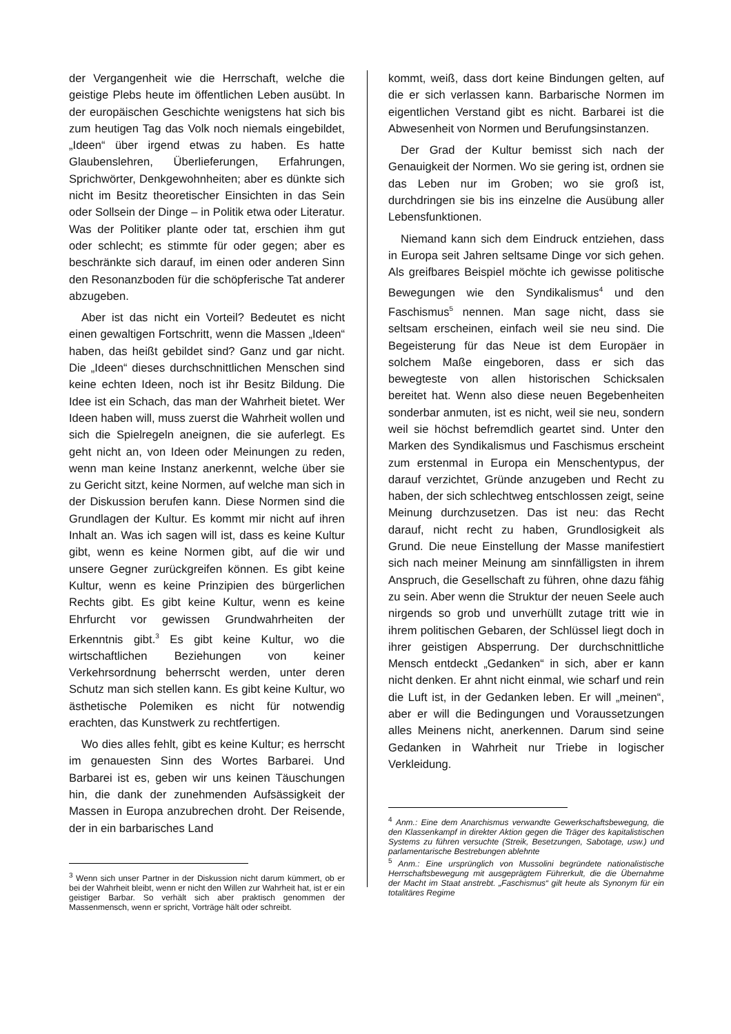der Vergangenheit wie die Herrschaft, welche die geistige Plebs heute im öffentlichen Leben ausübt. In der europäischen Geschichte wenigstens hat sich bis zum heutigen Tag das Volk noch niemals eingebildet, „Ideen“ über irgend etwas zu haben. Es hatte Glaubenslehren, Überlieferungen, Erfahrungen, Sprichwörter, Denkgewohnheiten; aber es dünkte sich nicht im Besitz theoretischer Einsichten in das Sein oder Sollsein der Dinge – in Politik etwa oder Literatur. Was der Politiker plante oder tat, erschien ihm gut oder schlecht; es stimmte für oder gegen; aber es beschränkte sich darauf, im einen oder anderen Sinn den Resonanzboden für die schöpferische Tat anderer abzugeben.
Aber ist das nicht ein Vorteil? Bedeutet es nicht einen gewaltigen Fortschritt, wenn die Massen „Ideen“ haben, das heißt gebildet sind? Ganz und gar nicht. Die „Ideen“ dieses durchschnittlichen Menschen sind keine echten Ideen, noch ist ihr Besitz Bildung. Die Idee ist ein Schach, das man der Wahrheit bietet. Wer Ideen haben will, muss zuerst die Wahrheit wollen und sich die Spielregeln aneignen, die sie auferlegt. Es geht nicht an, von Ideen oder Meinungen zu reden, wenn man keine Instanz anerkennt, welche über sie zu Gericht sitzt, keine Normen, auf welche man sich in der Diskussion berufen kann. Diese Normen sind die Grundlagen der Kultur. Es kommt mir nicht auf ihren Inhalt an. Was ich sagen will ist, dass es keine Kultur gibt, wenn es keine Normen gibt, auf die wir und unsere Gegner zurückgreifen können. Es gibt keine Kultur, wenn es keine Prinzipien des bürgerlichen Rechts gibt. Es gibt keine Kultur, wenn es keine Ehrfurcht vor gewissen Grundwahrheiten der Erkenntnis gibt.<sup>3</sup> Es gibt keine Kultur, wo die wirtschaftlichen Beziehungen von keiner Verkehrsordnung beherrscht werden, unter deren Schutz man sich stellen kann. Es gibt keine Kultur, wo ästhetische Polemiken es nicht für notwendig erachten, das Kunstwerk zu rechtfertigen.
Wo dies alles fehlt, gibt es keine Kultur; es herrscht im genauesten Sinn des Wortes Barbarei. Und Barbarei ist es, geben wir uns keinen Täuschungen hin, die dank der zunehmenden Aufsässigkeit der Massen in Europa anzubrechen droht. Der Reisende, der in ein barbarisches Land
<sup>3</sup> Wenn sich unser Partner in der Diskussion nicht darum kümmert, ob er bei der Wahrheit bleibt, wenn er nicht den Willen zur Wahrheit hat, ist er ein geistiger Barbar. So verhält sich aber praktisch genommen der Massenmensch, wenn er spricht, Vorträge hält oder schreibt.
kommt, weiß, dass dort keine Bindungen gelten, auf die er sich verlassen kann. Barbarische Normen im eigentlichen Verstand gibt es nicht. Barbarei ist die Abwesenheit von Normen und Berufungsinstanzen.
Der Grad der Kultur bemisst sich nach der Genauigkeit der Normen. Wo sie gering ist, ordnen sie das Leben nur im Groben; wo sie groß ist, durchdringen sie bis ins einzelne die Ausübung aller Lebensfunktionen.
Niemand kann sich dem Eindruck entziehen, dass in Europa seit Jahren seltsame Dinge vor sich gehen. Als greifbares Beispiel möchte ich gewisse politische Bewegungen wie den Syndikalismus<sup>4</sup> und den Faschismus<sup>5</sup> nennen. Man sage nicht, dass sie seltsam erscheinen, einfach weil sie neu sind. Die Begeisterung für das Neue ist dem Europäer in solchem Maße eingeboren, dass er sich das bewegteste von allen historischen Schicksalen bereitet hat. Wenn also diese neuen Begebenheiten sonderbar anmuten, ist es nicht, weil sie neu, sondern weil sie höchst befremdlich geartet sind. Unter den Marken des Syndikalismus und Faschismus erscheint zum erstenmal in Europa ein Menschentypus, der darauf verzichtet, Gründe anzugeben und Recht zu haben, der sich schlechtweg entschlossen zeigt, seine Meinung durchzusetzen. Das ist neu: das Recht darauf, nicht recht zu haben, Grundlosigkeit als Grund. Die neue Einstellung der Masse manifestiert sich nach meiner Meinung am sinnfälligsten in ihrem Anspruch, die Gesellschaft zu führen, ohne dazu fähig zu sein. Aber wenn die Struktur der neuen Seele auch nirgends so grob und unverhüllt zutage tritt wie in ihrem politischen Gebaren, der Schlüssel liegt doch in ihrer geistigen Absperrung. Der durchschnittliche Mensch entdeckt „Gedanken“ in sich, aber er kann nicht denken. Er ahnt nicht einmal, wie scharf und rein die Luft ist, in der Gedanken leben. Er will „meinen“, aber er will die Bedingungen und Voraussetzungen alles Meinens nicht, anerkennen. Darum sind seine Gedanken in Wahrheit nur Triebe in logischer Verkleidung.
<sup>4</sup> Anm.: Eine dem Anarchismus verwandte Gewerkschaftsbewegung, die den Klassenkampf in direkter Aktion gegen die Träger des kapitalistischen Systems zu führen versuchte (Streik, Besetzungen, Sabotage, usw.) und parlamentarische Bestrebungen ablehnte
<sup>5</sup> Anm.: Eine ursprünglich von Mussolini begründete nationalistische Herrschaftsbewegung mit ausgeprägtem Führerkult, die die Übernahme der Macht im Staat anstrebt. „Faschismus“ gilt heute als Synonym für ein totalitäres Regime